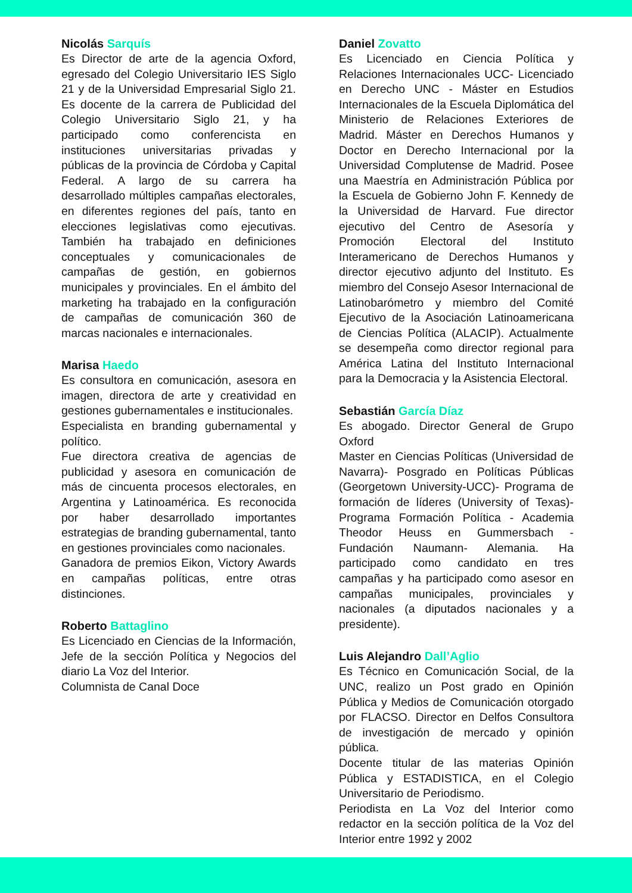Nicolás Sarquís
Es Director de arte de la agencia Oxford, egresado del Colegio Universitario IES Siglo 21 y de la Universidad Empresarial Siglo 21. Es docente de la carrera de Publicidad del Colegio Universitario Siglo 21, y ha participado como conferencista en instituciones universitarias privadas y públicas de la provincia de Córdoba y Capital Federal. A largo de su carrera ha desarrollado múltiples campañas electorales, en diferentes regiones del país, tanto en elecciones legislativas como ejecutivas. También ha trabajado en definiciones conceptuales y comunicacionales de campañas de gestión, en gobiernos municipales y provinciales. En el ámbito del marketing ha trabajado en la configuración de campañas de comunicación 360 de marcas nacionales e internacionales.
Marisa Haedo
Es consultora en comunicación, asesora en imagen, directora de arte y creatividad en gestiones gubernamentales e institucionales.
Especialista en branding gubernamental y político.
Fue directora creativa de agencias de publicidad y asesora en comunicación de más de cincuenta procesos electorales, en Argentina y Latinoamérica. Es reconocida por haber desarrollado importantes estrategias de branding gubernamental, tanto en gestiones provinciales como nacionales.
Ganadora de premios Eikon, Victory Awards en campañas políticas, entre otras distinciones.
Roberto Battaglino
Es Licenciado en Ciencias de la Información, Jefe de la sección Política y Negocios del diario La Voz del Interior.
Columnista de Canal Doce
Daniel Zovatto
Es Licenciado en Ciencia Política y Relaciones Internacionales UCC- Licenciado en Derecho UNC - Máster en Estudios Internacionales de la Escuela Diplomática del Ministerio de Relaciones Exteriores de Madrid. Máster en Derechos Humanos y Doctor en Derecho Internacional por la Universidad Complutense de Madrid. Posee una Maestría en Administración Pública por la Escuela de Gobierno John F. Kennedy de la Universidad de Harvard. Fue director ejecutivo del Centro de Asesoría y Promoción Electoral del Instituto Interamericano de Derechos Humanos y director ejecutivo adjunto del Instituto. Es miembro del Consejo Asesor Internacional de Latinobarómetro y miembro del Comité Ejecutivo de la Asociación Latinoamericana de Ciencias Política (ALACIP). Actualmente se desempeña como director regional para América Latina del Instituto Internacional para la Democracia y la Asistencia Electoral.
Sebastián García Díaz
Es abogado. Director General de Grupo Oxford
Master en Ciencias Políticas (Universidad de Navarra)- Posgrado en Políticas Públicas (Georgetown University-UCC)- Programa de formación de líderes (University of Texas)- Programa Formación Política - Academia Theodor Heuss en Gummersbach - Fundación Naumann- Alemania. Ha participado como candidato en tres campañas y ha participado como asesor en campañas municipales, provinciales y nacionales (a diputados nacionales y a presidente).
Luis Alejandro Dall’Aglio
Es Técnico en Comunicación Social, de la UNC, realizo un Post grado en Opinión Pública y Medios de Comunicación otorgado por FLACSO. Director en Delfos Consultora de investigación de mercado y opinión pública.
Docente titular de las materias Opinión Pública y ESTADISTICA, en el Colegio Universitario de Periodismo.
Periodista en La Voz del Interior como redactor en la sección política de la Voz del Interior entre 1992 y 2002